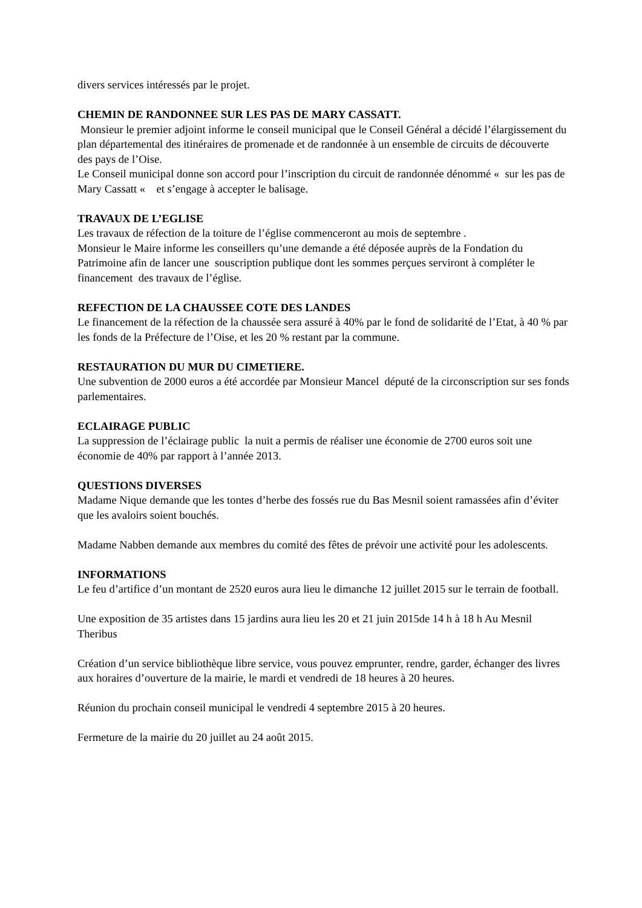divers services intéressés par le projet.
CHEMIN DE RANDONNEE SUR LES PAS DE MARY CASSATT.
Monsieur le premier adjoint informe le conseil municipal que le Conseil Général a décidé l’élargissement du plan départemental des itinéraires de promenade et de randonnée à un ensemble de circuits de découverte des pays de l’Oise.
Le Conseil municipal donne son accord pour l’inscription du circuit de randonnée dénommé « sur les pas de Mary Cassatt « et s’engage à accepter le balisage.
TRAVAUX DE L’EGLISE
Les travaux de réfection de la toiture de l’église commenceront au mois de septembre .
Monsieur le Maire informe les conseillers qu’une demande a été déposée auprès de la Fondation du Patrimoine afin de lancer une souscription publique dont les sommes perçues serviront à compléter le financement des travaux de l’église.
REFECTION DE LA CHAUSSEE COTE DES LANDES
Le financement de la réfection de la chaussée sera assuré à 40% par le fond de solidarité de l’Etat, à 40 % par les fonds de la Préfecture de l’Oise, et les 20 % restant par la commune.
RESTAURATION DU MUR DU CIMETIERE.
Une subvention de 2000 euros a été accordée par Monsieur Mancel député de la circonscription sur ses fonds parlementaires.
ECLAIRAGE PUBLIC
La suppression de l’éclairage public la nuit a permis de réaliser une économie de 2700 euros soit une économie de 40% par rapport à l’année 2013.
QUESTIONS DIVERSES
Madame Nique demande que les tontes d’herbe des fossés rue du Bas Mesnil soient ramassées afin d’éviter que les avaloirs soient bouchés.
Madame Nabben demande aux membres du comité des fêtes de prévoir une activité pour les adolescents.
INFORMATIONS
Le feu d’artifice d’un montant de 2520 euros aura lieu le dimanche 12 juillet 2015 sur le terrain de football.
Une exposition de 35 artistes dans 15 jardins aura lieu les 20 et 21 juin 2015de 14 h à 18 h Au Mesnil Theribus
Création d’un service bibliothèque libre service, vous pouvez emprunter, rendre, garder, échanger des livres aux horaires d’ouverture de la mairie, le mardi et vendredi de 18 heures à 20 heures.
Réunion du prochain conseil municipal le vendredi 4 septembre 2015 à 20 heures.
Fermeture de la mairie du 20 juillet au 24 août 2015.